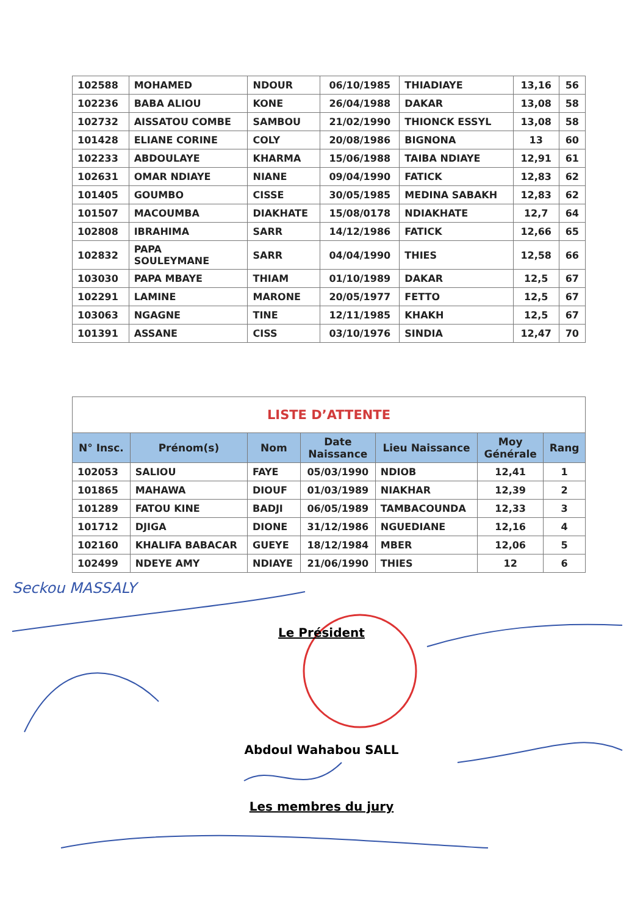| 102588 | MOHAMED | NDOUR | 06/10/1985 | THIADIAYE | 13,16 | 56 |
| 102236 | BABA ALIOU | KONE | 26/04/1988 | DAKAR | 13,08 | 58 |
| 102732 | AISSATOU COMBE | SAMBOU | 21/02/1990 | THIONCK ESSYL | 13,08 | 58 |
| 101428 | ELIANE CORINE | COLY | 20/08/1986 | BIGNONA | 13 | 60 |
| 102233 | ABDOULAYE | KHARMA | 15/06/1988 | TAIBA NDIAYE | 12,91 | 61 |
| 102631 | OMAR NDIAYE | NIANE | 09/04/1990 | FATICK | 12,83 | 62 |
| 101405 | GOUMBO | CISSE | 30/05/1985 | MEDINA SABAKH | 12,83 | 62 |
| 101507 | MACOUMBA | DIAKHATE | 15/08/0178 | NDIAKHATE | 12,7 | 64 |
| 102808 | IBRAHIMA | SARR | 14/12/1986 | FATICK | 12,66 | 65 |
| 102832 | PAPA SOULEYMANE | SARR | 04/04/1990 | THIES | 12,58 | 66 |
| 103030 | PAPA MBAYE | THIAM | 01/10/1989 | DAKAR | 12,5 | 67 |
| 102291 | LAMINE | MARONE | 20/05/1977 | FETTO | 12,5 | 67 |
| 103063 | NGAGNE | TINE | 12/11/1985 | KHAKH | 12,5 | 67 |
| 101391 | ASSANE | CISS | 03/10/1976 | SINDIA | 12,47 | 70 |
| LISTE D’ATTENTE | | | | | | |
| N° Insc. | Prénom(s) | Nom | Date Naissance | Lieu Naissance | Moy Générale | Rang |
| 102053 | SALIOU | FAYE | 05/03/1990 | NDIOB | 12,41 | 1 |
| 101865 | MAHAWA | DIOUF | 01/03/1989 | NIAKHAR | 12,39 | 2 |
| 101289 | FATOU KINE | BADJI | 06/05/1989 | TAMBACOUNDA | 12,33 | 3 |
| 101712 | DJIGA | DIONE | 31/12/1986 | NGUEDIANE | 12,16 | 4 |
| 102160 | KHALIFA BABACAR | GUEYE | 18/12/1984 | MBER | 12,06 | 5 |
| 102499 | NDEYE AMY | NDIAYE | 21/06/1990 | THIES | 12 | 6 |
Seckou MASSALY
Le Président
Abdoul Wahabou SALL
Les membres du jury